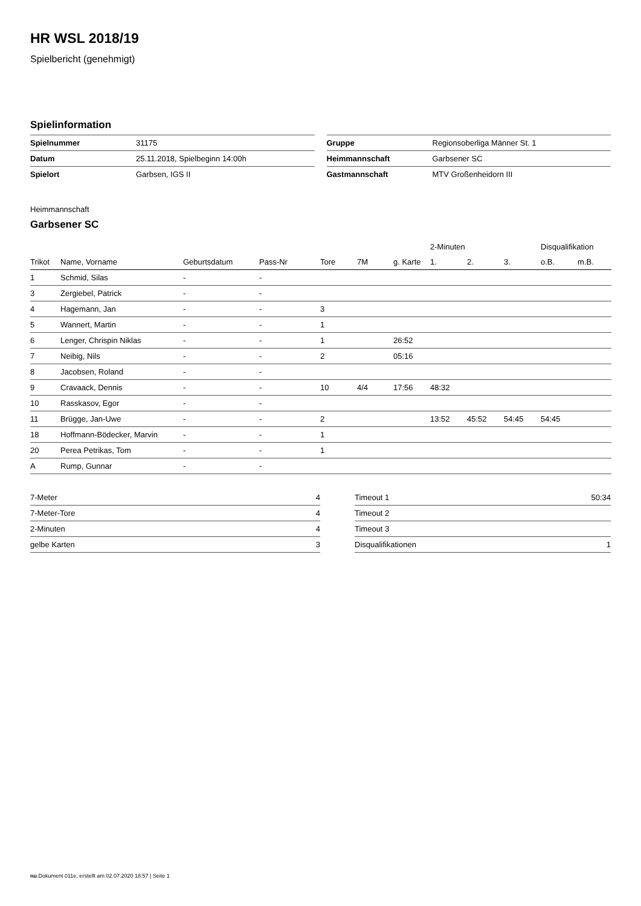HR WSL 2018/19
Spielbericht (genehmigt)
Spielinformation
| Spielnummer | 31175 |
| Datum | 25.11.2018, Spielbeginn 14:00h |
| Spielort | Garbsen, IGS II |
| Gruppe | Regionsoberliga Männer St. 1 |
| Heimmannschaft | Garbsener SC |
| Gastmannschaft | MTV Großenheidorn III |
Heimmannschaft
Garbsener SC
| | | | | | | | 2-Minuten | | | Disqualifikation | |
| --- | --- | --- | --- | --- | --- | --- | --- | --- | --- | --- | --- |
| Trikot | Name, Vorname | Geburtsdatum | Pass-Nr | Tore | 7M | g. Karte | 1. | 2. | 3. | o.B. | m.B. |
| 1 | Schmid, Silas | - | - | | | | | | | | |
| 3 | Zergiebel, Patrick | - | - | | | | | | | | |
| 4 | Hagemann, Jan | - | - | 3 | | | | | | | |
| 5 | Wannert, Martin | - | - | 1 | | | | | | | |
| 6 | Lenger, Chrispin Niklas | - | - | 1 | | 26:52 | | | | | |
| 7 | Neibig, Nils | - | - | 2 | | 05:16 | | | | | |
| 8 | Jacobsen, Roland | - | - | | | | | | | | |
| 9 | Cravaack, Dennis | - | - | 10 | 4/4 | 17:56 | 48:32 | | | | |
| 10 | Rasskasov, Egor | - | - | | | | | | | | |
| 11 | Brügge, Jan-Uwe | - | - | 2 | | | 13:52 | 45:52 | 54:45 | 54:45 | |
| 18 | Hoffmann-Bödecker, Marvin | - | - | 1 | | | | | | | |
| 20 | Perea Petrikas, Tom | - | - | 1 | | | | | | | |
| A | Rump, Gunnar | - | - | | | | | | | | |
| 7-Meter | 4 |
| 7-Meter-Tore | 4 |
| 2-Minuten | 4 |
| gelbe Karten | 3 |
| Timeout 1 | 50:34 |
| Timeout 2 | |
| Timeout 3 | |
| Disqualifikationen | 1 |
nu.Dokument 011e, erstellt am 02.07.2020 18:57 | Seite 1